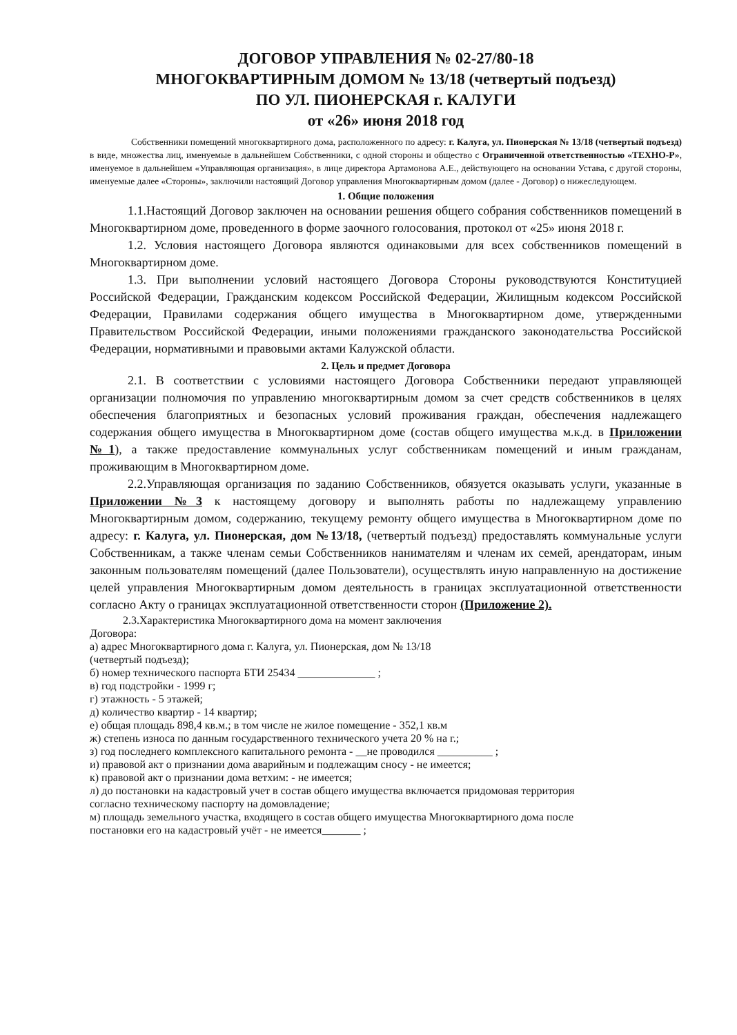ДОГОВОР УПРАВЛЕНИЯ № 02-27/80-18
МНОГОКВАРТИРНЫМ ДОМОМ № 13/18 (четвертый подъезд)
ПО УЛ. ПИОНЕРСКАЯ г. КАЛУГИ
от «26» июня 2018 год
Собственники помещений многоквартирного дома, расположенного по адресу: г. Калуга, ул. Пионерская № 13/18 (четвертый подъезд) в виде, множества лиц, именуемые в дальнейшем Собственники, с одной стороны и общество с Ограниченной ответственностью «ТЕХНО-Р», именуемое в дальнейшем «Управляющая организация», в лице директора Артамонова А.Е., действующего на основании Устава, с другой стороны, именуемые далее «Стороны», заключили настоящий Договор управления Многоквартирным домом (далее - Договор) о нижеследующем.
1. Общие положения
1.1.Настоящий Договор заключен на основании решения общего собрания собственников помещений в Многоквартирном доме, проведенного в форме заочного голосования, протокол от «25» июня 2018 г.
1.2. Условия настоящего Договора являются одинаковыми для всех собственников помещений в Многоквартирном доме.
1.3. При выполнении условий настоящего Договора Стороны руководствуются Конституцией Российской Федерации, Гражданским кодексом Российской Федерации, Жилищным кодексом Российской Федерации, Правилами содержания общего имущества в Многоквартирном доме, утвержденными Правительством Российской Федерации, иными положениями гражданского законодательства Российской Федерации, нормативными и правовыми актами Калужской области.
2. Цель и предмет Договора
2.1. В соответствии с условиями настоящего Договора Собственники передают управляющей организации полномочия по управлению многоквартирным домом за счет средств собственников в целях обеспечения благоприятных и безопасных условий проживания граждан, обеспечения надлежащего содержания общего имущества в Многоквартирном доме (состав общего имущества м.к.д. в Приложении №1), а также предоставление коммунальных услуг собственникам помещений и иным гражданам, проживающим в Многоквартирном доме.
2.2.Управляющая организация по заданию Собственников, обязуется оказывать услуги, указанные в Приложении №3 к настоящему договору и выполнять работы по надлежащему управлению Многоквартирным домом, содержанию, текущему ремонту общего имущества в Многоквартирном доме по адресу: г. Калуга, ул. Пионерская, дом №13/18, (четвертый подъезд) предоставлять коммунальные услуги Собственникам, а также членам семьи Собственников нанимателям и членам их семей, арендаторам, иным законным пользователям помещений (далее Пользователи), осуществлять иную направленную на достижение целей управления Многоквартирным домом деятельность в границах эксплуатационной ответственности согласно Акту о границах эксплуатационной ответственности сторон (Приложение 2).
2.3.Характеристика Многоквартирного дома на момент заключения
Договора:
а) адрес Многоквартирного дома г. Калуга, ул. Пионерская, дом № 13/18
(четвертый подъезд);
б) номер технического паспорта БТИ 25434 ______________ ;
в) год подстройки - 1999 г;
г) этажность - 5 этажей;
д) количество квартир - 14 квартир;
е) общая площадь 898,4 кв.м.; в том числе не жилое помещение - 352,1 кв.м
ж) степень износа по данным государственного технического учета 20 % на г.;
з) год последнего комплексного капитального ремонта - __не проводился __________ ;
и) правовой акт о признании дома аварийным и подлежащим сносу - не имеется;
к) правовой акт о признании дома ветхим: - не имеется;
л) до постановки на кадастровый учет в состав общего имущества включается придомовая территория
согласно техническому паспорту на домовладение;
м) площадь земельного участка, входящего в состав общего имущества Многоквартирного дома после
постановки его на кадастровый учёт - не имеется_______ ;